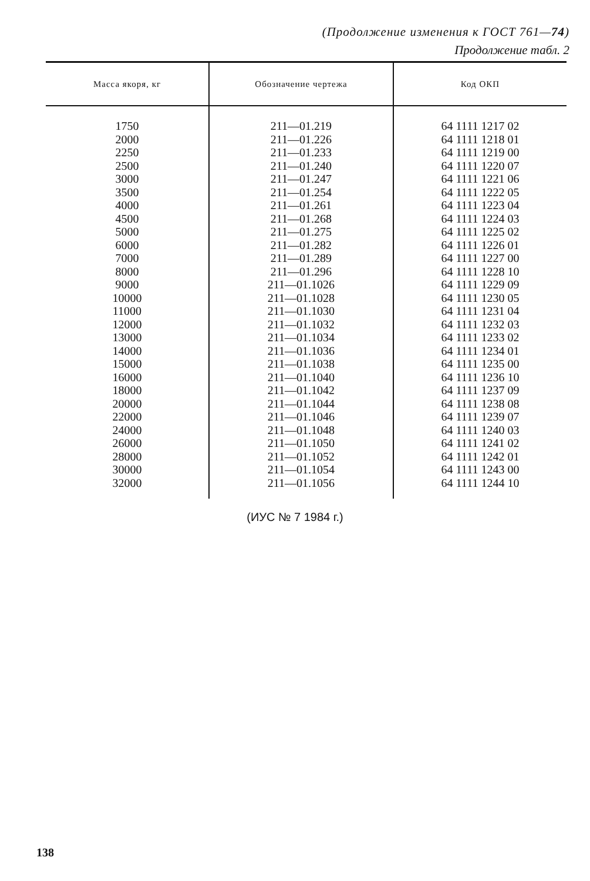(Продолжение изменения к ГОСТ 761—74)
Продолжение табл. 2
| Масса якоря, кг | Обозначение чертежа | Код ОКП |
| --- | --- | --- |
| 1750 2000 2250 2500 3000 3500 4000 4500 5000 6000 7000 8000 9000 10000 11000 12000 13000 14000 15000 16000 18000 20000 22000 24000 26000 28000 30000 32000 | 211—01.219 211—01.226 211—01.233 211—01.240 211—01.247 211—01.254 211—01.261 211—01.268 211—01.275 211—01.282 211—01.289 211—01.296 211—01.1026 211—01.1028 211—01.1030 211—01.1032 211—01.1034 211—01.1036 211—01.1038 211—01.1040 211—01.1042 211—01.1044 211—01.1046 211—01.1048 211—01.1050 211—01.1052 211—01.1054 211—01.1056 | 64 1111 1217 02 64 1111 1218 01 64 1111 1219 00 64 1111 1220 07 64 1111 1221 06 64 1111 1222 05 64 1111 1223 04 64 1111 1224 03 64 1111 1225 02 64 1111 1226 01 64 1111 1227 00 64 1111 1228 10 64 1111 1229 09 64 1111 1230 05 64 1111 1231 04 64 1111 1232 03 64 1111 1233 02 64 1111 1234 01 64 1111 1235 00 64 1111 1236 10 64 1111 1237 09 64 1111 1238 08 64 1111 1239 07 64 1111 1240 03 64 1111 1241 02 64 1111 1242 01 64 1111 1243 00 64 1111 1244 10 |
(ИУС № 7 1984 г.)
138